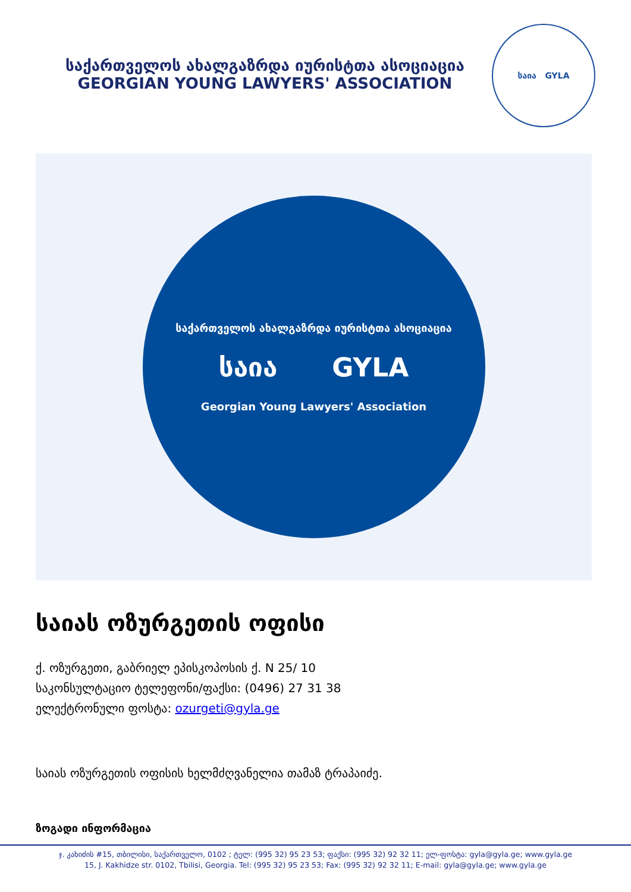საქართველოს ახალგაზრდა იურისტთა ასოციაცია
GEORGIAN YOUNG LAWYERS' ASSOCIATION
საია GYLA
საქართველოს ახალგაზრდა იურისტთა ასოციაცია
საია GYLA
Georgian Young Lawyers' Association
საიას ოზურგეთის ოფისი
ქ. ოზურგეთი, გაბრიელ ეპისკოპოსის ქ. N 25/ 10
საკონსულტაციო ტელეფონი/ფაქსი: (0496) 27 31 38
ელექტრონული ფოსტა: ozurgeti@gyla.ge
საიას ოზურგეთის ოფისის ხელმძღვანელია თამაზ ტრაპაიძე.
ზოგადი ინფორმაცია
ჯ. კახიძის #15, თბილისი, საქართველო, 0102 ; ტელ: (995 32) 95 23 53; ფაქსი: (995 32) 92 32 11; ელ-ფოსტა: gyla@gyla.ge; www.gyla.ge
15, J. Kakhidze str. 0102, Tbilisi, Georgia. Tel: (995 32) 95 23 53; Fax: (995 32) 92 32 11; E-mail: gyla@gyla.ge; www.gyla.ge